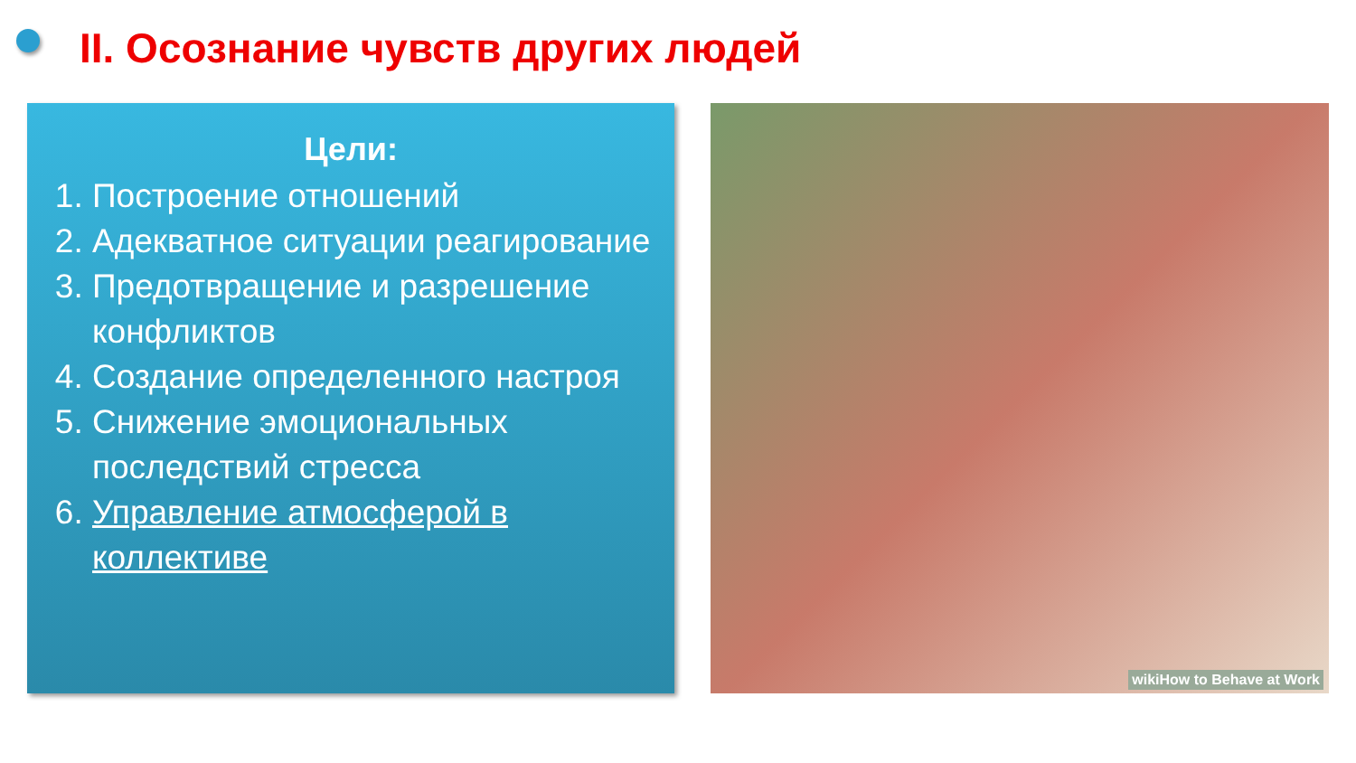II. Осознание чувств других людей
Цели:
1. Построение отношений
2. Адекватное ситуации реагирование
3. Предотвращение и разрешение конфликтов
4. Создание определенного настроя
5. Снижение эмоциональных последствий стресса
6. Управление атмосферой в коллективе
wikiHow to Behave at Work